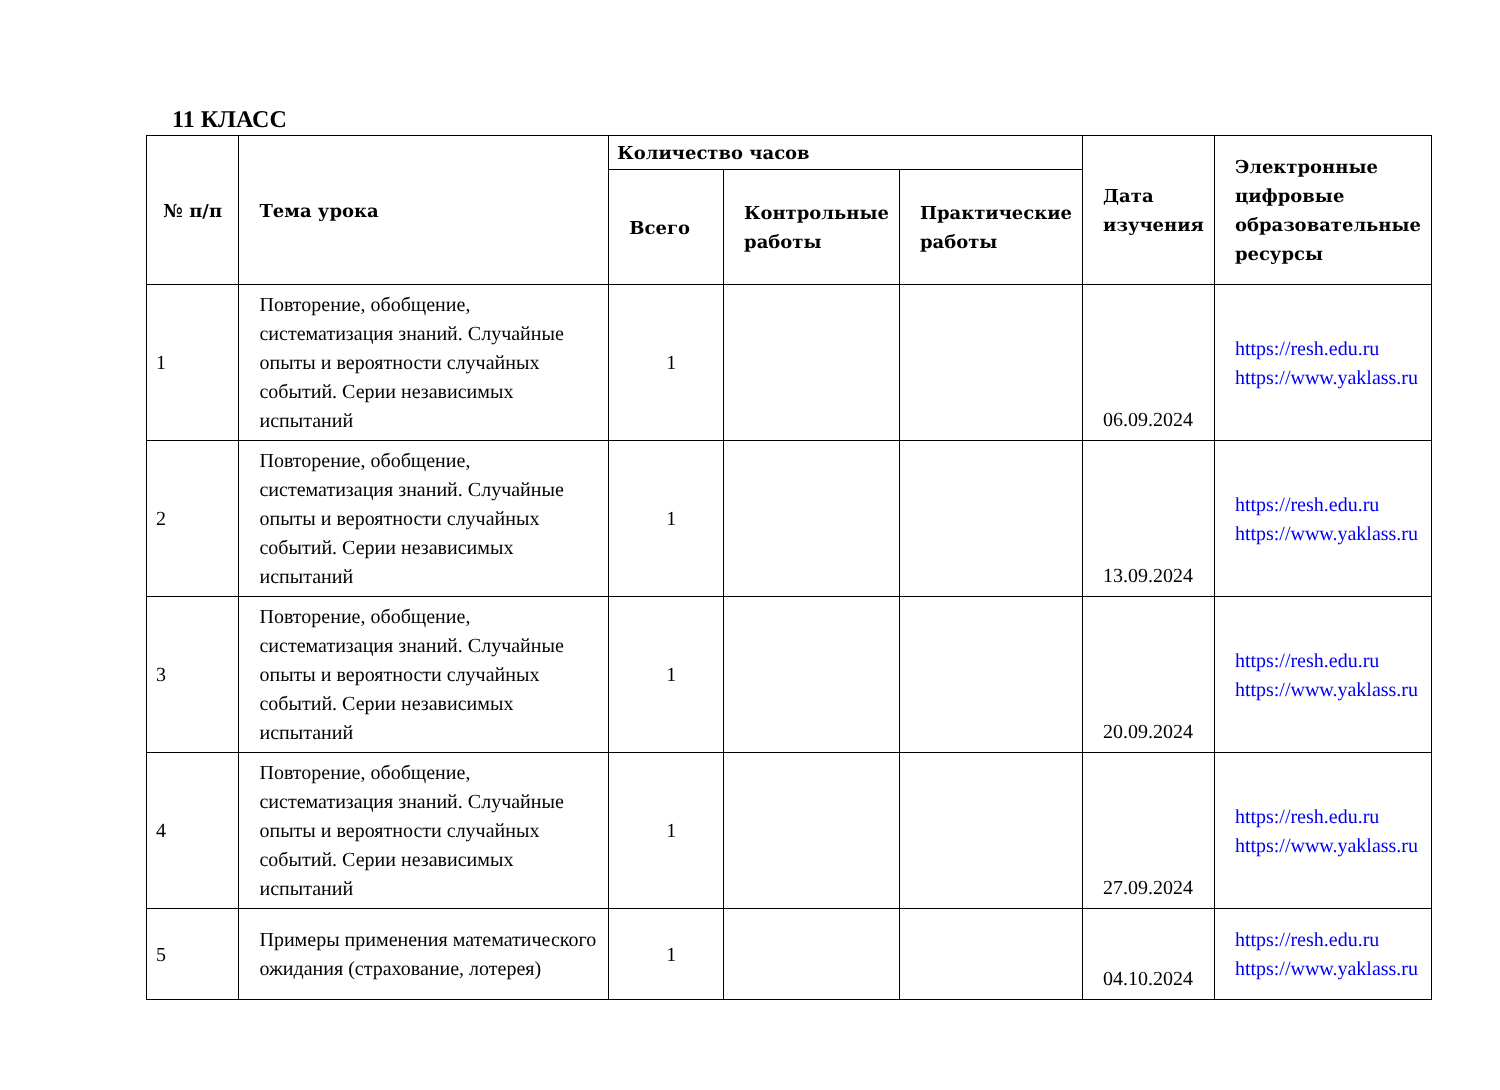11 КЛАСС
| № п/п | Тема урока | Количество часов | | | Дата изучения | Электронные цифровые образовательные ресурсы |
| --- | --- | --- | --- | --- | --- | --- |
| | | Всего | Контрольные работы | Практические работы | | |
| 1 | Повторение, обобщение, систематизация знаний. Случайные опыты и вероятности случайных событий. Серии независимых испытаний | 1 | | | 06.09.2024 | https://resh.edu.ru https://www.yaklass.ru |
| 2 | Повторение, обобщение, систематизация знаний. Случайные опыты и вероятности случайных событий. Серии независимых испытаний | 1 | | | 13.09.2024 | https://resh.edu.ru https://www.yaklass.ru |
| 3 | Повторение, обобщение, систематизация знаний. Случайные опыты и вероятности случайных событий. Серии независимых испытаний | 1 | | | 20.09.2024 | https://resh.edu.ru https://www.yaklass.ru |
| 4 | Повторение, обобщение, систематизация знаний. Случайные опыты и вероятности случайных событий. Серии независимых испытаний | 1 | | | 27.09.2024 | https://resh.edu.ru https://www.yaklass.ru |
| 5 | Примеры применения математического ожидания (страхование, лотерея) | 1 | | | 04.10.2024 | https://resh.edu.ru https://www.yaklass.ru |